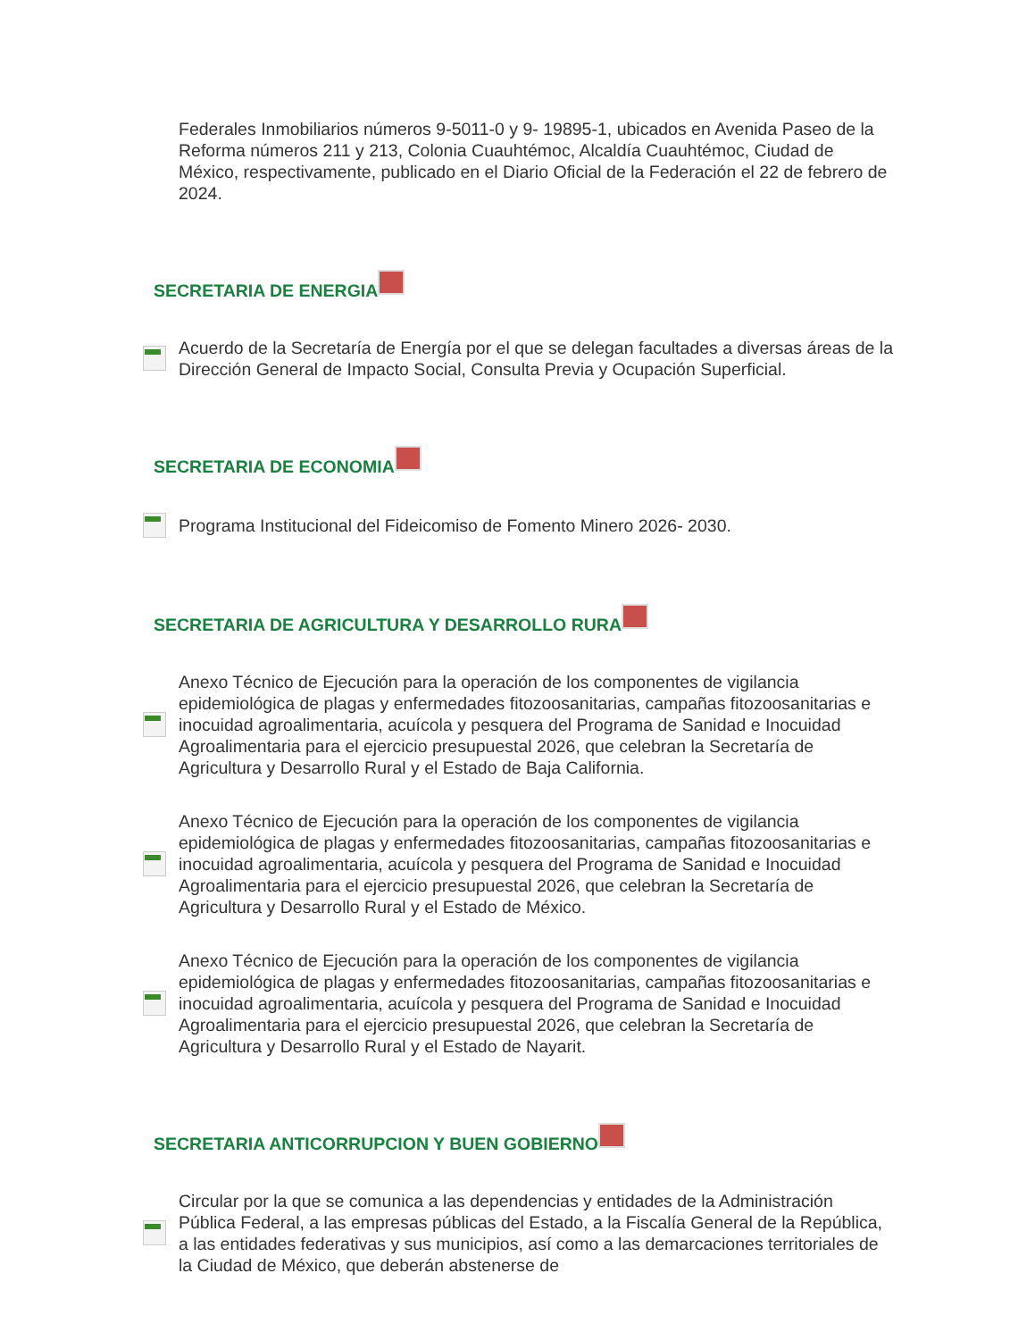Federales Inmobiliarios números 9-5011-0 y 9- 19895-1, ubicados en Avenida Paseo de la Reforma números 211 y 213, Colonia Cuauhtémoc, Alcaldía Cuauhtémoc, Ciudad de México, respectivamente, publicado en el Diario Oficial de la Federación el 22 de febrero de 2024.
SECRETARIA DE ENERGIA
Acuerdo de la Secretaría de Energía por el que se delegan facultades a diversas áreas de la Dirección General de Impacto Social, Consulta Previa y Ocupación Superficial.
SECRETARIA DE ECONOMIA
Programa Institucional del Fideicomiso de Fomento Minero 2026- 2030.
SECRETARIA DE AGRICULTURA Y DESARROLLO RURA
Anexo Técnico de Ejecución para la operación de los componentes de vigilancia epidemiológica de plagas y enfermedades fitozoosanitarias, campañas fitozoosanitarias e inocuidad agroalimentaria, acuícola y pesquera del Programa de Sanidad e Inocuidad Agroalimentaria para el ejercicio presupuestal 2026, que celebran la Secretaría de Agricultura y Desarrollo Rural y el Estado de Baja California.
Anexo Técnico de Ejecución para la operación de los componentes de vigilancia epidemiológica de plagas y enfermedades fitozoosanitarias, campañas fitozoosanitarias e inocuidad agroalimentaria, acuícola y pesquera del Programa de Sanidad e Inocuidad Agroalimentaria para el ejercicio presupuestal 2026, que celebran la Secretaría de Agricultura y Desarrollo Rural y el Estado de México.
Anexo Técnico de Ejecución para la operación de los componentes de vigilancia epidemiológica de plagas y enfermedades fitozoosanitarias, campañas fitozoosanitarias e inocuidad agroalimentaria, acuícola y pesquera del Programa de Sanidad e Inocuidad Agroalimentaria para el ejercicio presupuestal 2026, que celebran la Secretaría de Agricultura y Desarrollo Rural y el Estado de Nayarit.
SECRETARIA ANTICORRUPCION Y BUEN GOBIERNO
Circular por la que se comunica a las dependencias y entidades de la Administración Pública Federal, a las empresas públicas del Estado, a la Fiscalía General de la República, a las entidades federativas y sus municipios, así como a las demarcaciones territoriales de la Ciudad de México, que deberán abstenerse de